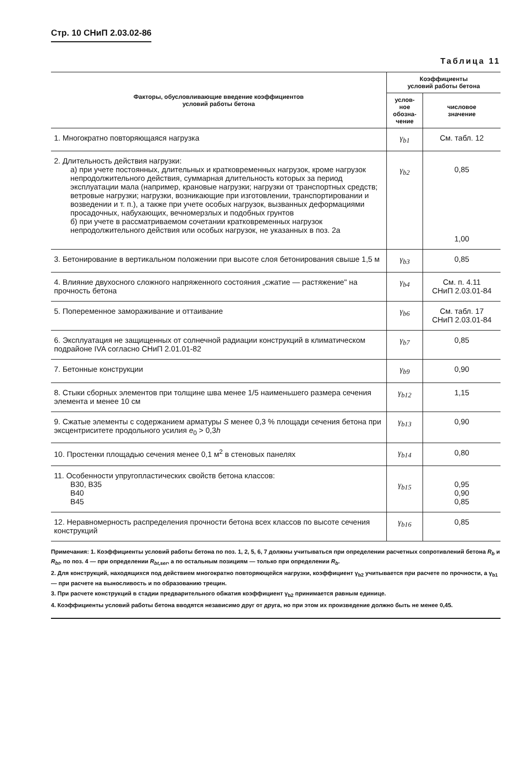Стр. 10 СНиП 2.03.02-86
Таблица 11
| Факторы, обусловливающие введение коэффициентов условий работы бетона | Коэффициенты условий работы бетона | |
| --- | --- | --- |
| | услов- ное обозна- чение | числовое значение |
| 1. Многократно повторяющаяся нагрузка | γ<sub>b1</sub> | См. табл. 12 |
| 2. Длительность действия нагрузки: а) при учете постоянных, длительных и кратковременных нагрузок, кроме нагрузок непродолжительного действия, суммарная длительность которых за период эксплуатации мала (например, крановые нагрузки; нагрузки от транспортных средств; ветровые нагрузки; нагрузки, возникающие при изготовлении, транспортировании и возведении и т. п.), а также при учете особых нагрузок, вызванных деформациями просадочных, набухающих, вечномерзлых и подобных грунтов б) при учете в рассматриваемом сочетании кратковременных нагрузок непродолжительного действия или особых нагрузок, не указанных в поз. 2а | γ<sub>b2</sub> | 0,85 1,00 |
| 3. Бетонирование в вертикальном положении при высоте слоя бетонирования свыше 1,5 м | γ<sub>b3</sub> | 0,85 |
| 4. Влияние двухосного сложного напряженного состояния „сжатие — растяжение" на прочность бетона | γ<sub>b4</sub> | См. п. 4.11 СНиП 2.03.01-84 |
| 5. Попеременное замораживание и оттаивание | γ<sub>b6</sub> | См. табл. 17 СНиП 2.03.01-84 |
| 6. Эксплуатация не защищенных от солнечной радиации конструкций в климатическом подрайоне IVA согласно СНиП 2.01.01-82 | γ<sub>b7</sub> | 0,85 |
| 7. Бетонные конструкции | γ<sub>b9</sub> | 0,90 |
| 8. Стыки сборных элементов при толщине шва менее 1/5 наименьшего размера сечения элемента и менее 10 см | γ<sub>b12</sub> | 1,15 |
| 9. Сжатые элементы с содержанием арматуры S менее 0,3 % площади сечения бетона при эксцентриситете продольного усилия e<sub>0</sub> > 0,3 h | γ<sub>b13</sub> | 0,90 |
| 10. Простенки площадью сечения менее 0,1 м<sup>2</sup> в стеновых панелях | γ<sub>b14</sub> | 0,80 |
| 11. Особенности упругопластических свойств бетона классов: В30, В35 В40 В45 | γ<sub>b15</sub> | 0,95 0,90 0,85 |
| 12. Неравномерность распределения прочности бетона всех классов по высоте сечения конструкций | γ<sub>b16</sub> | 0,85 |
Примечания: 1. Коэффициенты условий работы бетона по поз. 1, 2, 5, 6, 7 должны учитываться при определении расчетных сопротивлений бетона R<sub>b</sub> и R<sub>bt</sub>, по поз. 4 — при определении R<sub>bt,ser</sub>, а по остальным позициям — только при определении R<sub>b</sub>.
2. Для конструкций, находящихся под действием многократно повторяющейся нагрузки, коэффициент γ<sub>b2</sub> учитывается при расчете по прочности, а γ<sub>b1</sub> — при расчете на выносливость и по образованию трещин.
3. При расчете конструкций в стадии предварительного обжатия коэффициент γ<sub>b2</sub> принимается равным единице.
4. Коэффициенты условий работы бетона вводятся независимо друг от друга, но при этом их произведение должно быть не менее 0,45.